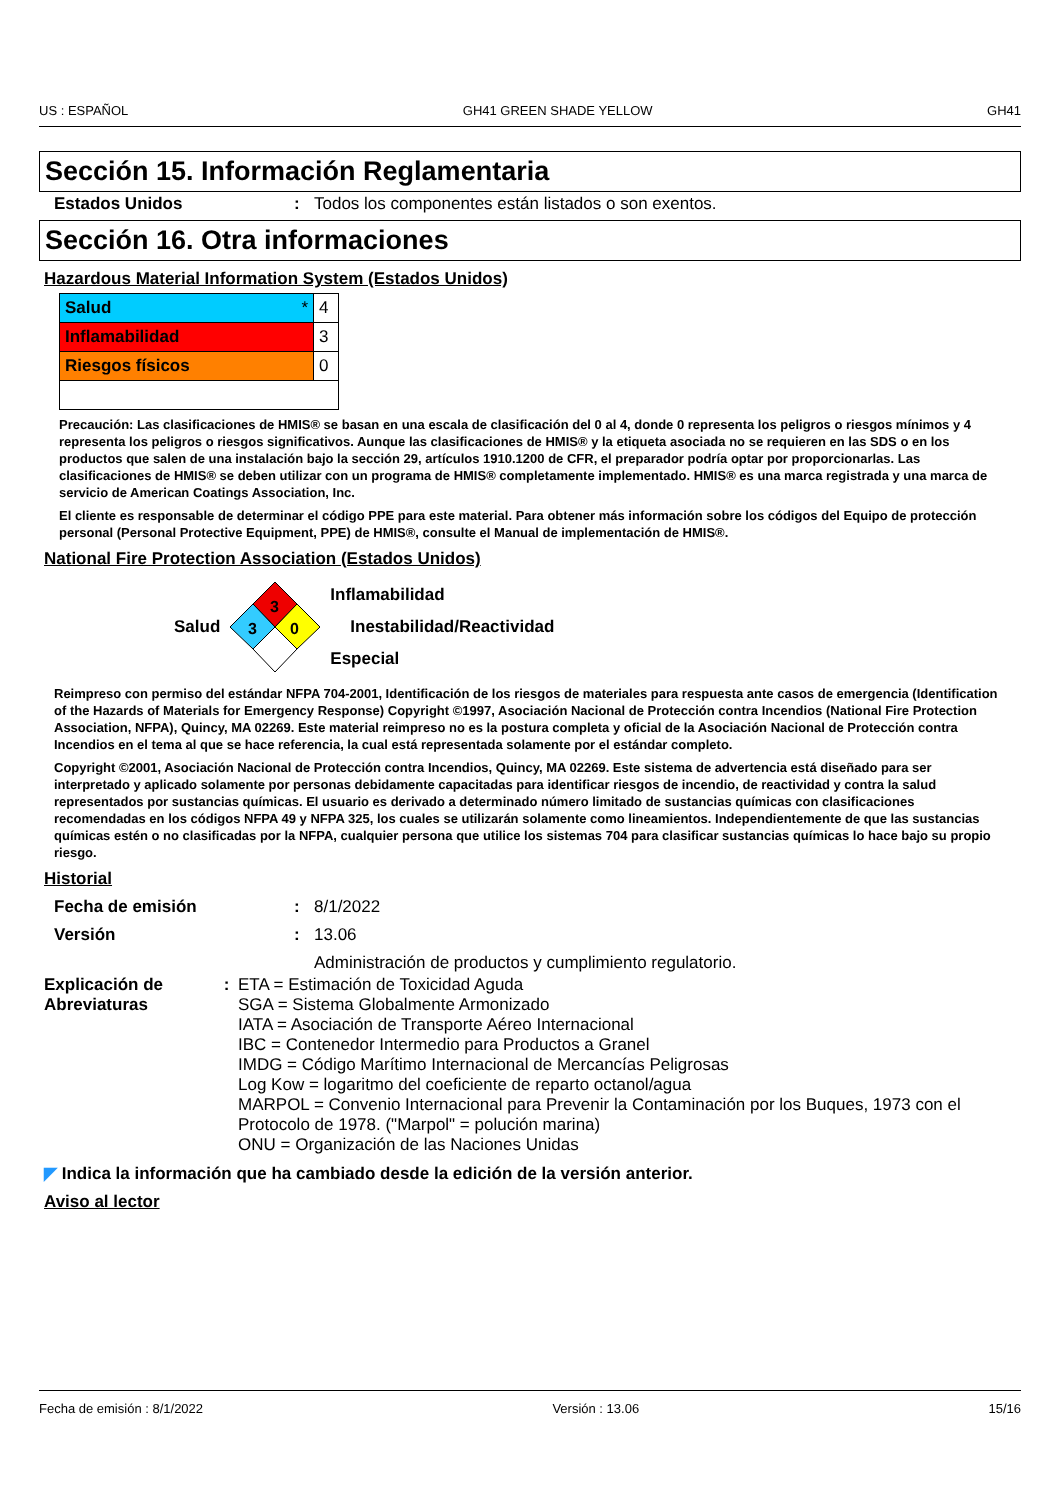US : ESPAÑOL GH41 GREEN SHADE YELLOW GH41
Sección 15. Información Reglamentaria
Estados Unidos : Todos los componentes están listados o son exentos.
Sección 16. Otra informaciones
Hazardous Material Information System (Estados Unidos)
| Salud * | 4 |
| Inflamabilidad | 3 |
| Riesgos físicos | 0 |
Precaución: Las clasificaciones de HMIS® se basan en una escala de clasificación del 0 al 4, donde 0 representa los peligros o riesgos mínimos y 4 representa los peligros o riesgos significativos. Aunque las clasificaciones de HMIS® y la etiqueta asociada no se requieren en las SDS o en los productos que salen de una instalación bajo la sección 29, artículos 1910.1200 de CFR, el preparador podría optar por proporcionarlas. Las clasificaciones de HMIS® se deben utilizar con un programa de HMIS® completamente implementado. HMIS® es una marca registrada y una marca de servicio de American Coatings Association, Inc.
El cliente es responsable de determinar el código PPE para este material. Para obtener más información sobre los códigos del Equipo de protección personal (Personal Protective Equipment, PPE) de HMIS®, consulte el Manual de implementación de HMIS®.
National Fire Protection Association (Estados Unidos)
Salud
3
3
0
Inflamabilidad
Inestabilidad/Reactividad
Especial
Reimpreso con permiso del estándar NFPA 704-2001, Identificación de los riesgos de materiales para respuesta ante casos de emergencia (Identification of the Hazards of Materials for Emergency Response) Copyright ©1997, Asociación Nacional de Protección contra Incendios (National Fire Protection Association, NFPA), Quincy, MA 02269. Este material reimpreso no es la postura completa y oficial de la Asociación Nacional de Protección contra Incendios en el tema al que se hace referencia, la cual está representada solamente por el estándar completo.
Copyright ©2001, Asociación Nacional de Protección contra Incendios, Quincy, MA 02269. Este sistema de advertencia está diseñado para ser interpretado y aplicado solamente por personas debidamente capacitadas para identificar riesgos de incendio, de reactividad y contra la salud representados por sustancias químicas. El usuario es derivado a determinado número limitado de sustancias químicas con clasificaciones recomendadas en los códigos NFPA 49 y NFPA 325, los cuales se utilizarán solamente como lineamientos. Independientemente de que las sustancias químicas estén o no clasificadas por la NFPA, cualquier persona que utilice los sistemas 704 para clasificar sustancias químicas lo hace bajo su propio riesgo.
Historial
Fecha de emisión : 8/1/2022
Versión : 13.06
Administración de productos y cumplimiento regulatorio.
Explicación de Abreviaturas
: ETA = Estimación de Toxicidad Aguda
SGA = Sistema Globalmente Armonizado
IATA = Asociación de Transporte Aéreo Internacional
IBC = Contenedor Intermedio para Productos a Granel
IMDG = Código Marítimo Internacional de Mercancías Peligrosas
Log Kow = logaritmo del coeficiente de reparto octanol/agua
MARPOL = Convenio Internacional para Prevenir la Contaminación por los Buques, 1973 con el Protocolo de 1978. ("Marpol" = polución marina)
ONU = Organización de las Naciones Unidas
◤ Indica la información que ha cambiado desde la edición de la versión anterior.
Aviso al lector
Fecha de emisión : 8/1/2022 Versión : 13.06 15/16